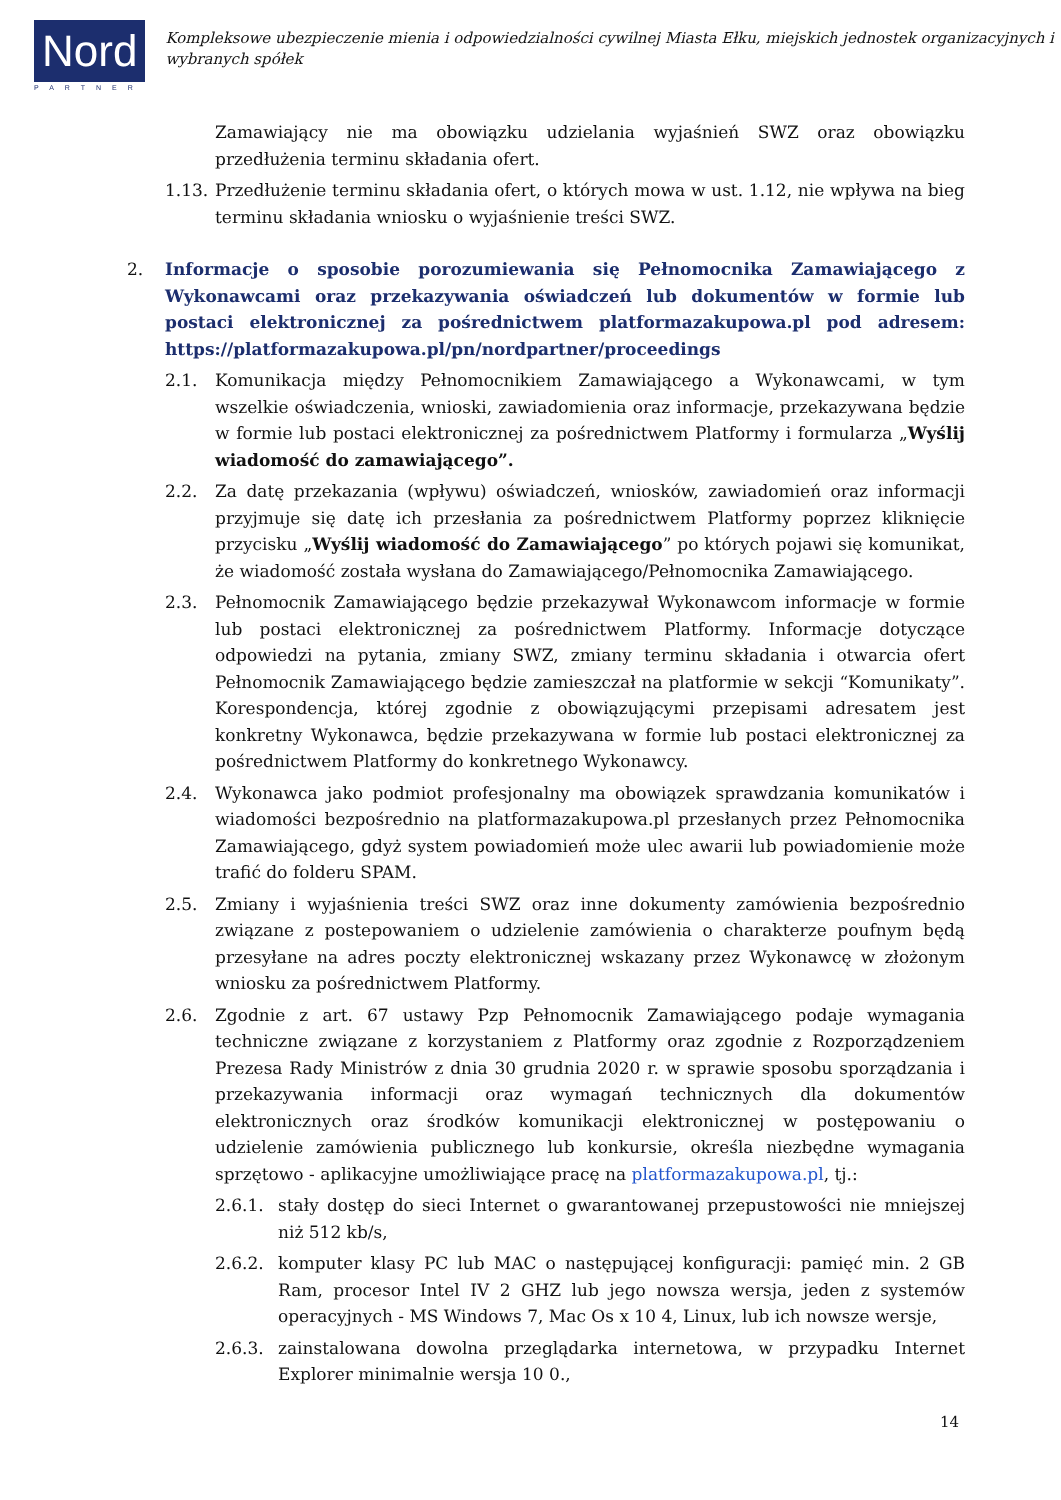Nord
PARTNER
Kompleksowe ubezpieczenie mienia i odpowiedzialności cywilnej Miasta Ełku, miejskich jednostek organizacyjnych i wybranych spółek
Zamawiający nie ma obowiązku udzielania wyjaśnień SWZ oraz obowiązku przedłużenia terminu składania ofert.
1.13.
Przedłużenie terminu składania ofert, o których mowa w ust. 1.12, nie wpływa na bieg terminu składania wniosku o wyjaśnienie treści SWZ.
2.
Informacje o sposobie porozumiewania się Pełnomocnika Zamawiającego z Wykonawcami oraz przekazywania oświadczeń lub dokumentów w formie lub postaci elektronicznej za pośrednictwem platformazakupowa.pl pod adresem: https://platformazakupowa.pl/pn/nordpartner/proceedings
2.1. Komunikacja między Pełnomocnikiem Zamawiającego a Wykonawcami, w tym wszelkie oświadczenia, wnioski, zawiadomienia oraz informacje, przekazywana będzie w formie lub postaci elektronicznej za pośrednictwem Platformy i formularza „Wyślij wiadomość do zamawiającego”.
2.2. Za datę przekazania (wpływu) oświadczeń, wniosków, zawiadomień oraz informacji przyjmuje się datę ich przesłania za pośrednictwem Platformy poprzez kliknięcie przycisku „Wyślij wiadomość do Zamawiającego” po których pojawi się komunikat, że wiadomość została wysłana do Zamawiającego/Pełnomocnika Zamawiającego.
2.3. Pełnomocnik Zamawiającego będzie przekazywał Wykonawcom informacje w formie lub postaci elektronicznej za pośrednictwem Platformy. Informacje dotyczące odpowiedzi na pytania, zmiany SWZ, zmiany terminu składania i otwarcia ofert Pełnomocnik Zamawiającego będzie zamieszczał na platformie w sekcji “Komunikaty”. Korespondencja, której zgodnie z obowiązującymi przepisami adresatem jest konkretny Wykonawca, będzie przekazywana w formie lub postaci elektronicznej za pośrednictwem Platformy do konkretnego Wykonawcy.
2.4. Wykonawca jako podmiot profesjonalny ma obowiązek sprawdzania komunikatów i wiadomości bezpośrednio na platformazakupowa.pl przesłanych przez Pełnomocnika Zamawiającego, gdyż system powiadomień może ulec awarii lub powiadomienie może trafić do folderu SPAM.
2.5. Zmiany i wyjaśnienia treści SWZ oraz inne dokumenty zamówienia bezpośrednio związane z postepowaniem o udzielenie zamówienia o charakterze poufnym będą przesyłane na adres poczty elektronicznej wskazany przez Wykonawcę w złożonym wniosku za pośrednictwem Platformy.
2.6. Zgodnie z art. 67 ustawy Pzp Pełnomocnik Zamawiającego podaje wymagania techniczne związane z korzystaniem z Platformy oraz zgodnie z Rozporządzeniem Prezesa Rady Ministrów z dnia 30 grudnia 2020 r. w sprawie sposobu sporządzania i przekazywania informacji oraz wymagań technicznych dla dokumentów elektronicznych oraz środków komunikacji elektronicznej w postępowaniu o udzielenie zamówienia publicznego lub konkursie, określa niezbędne wymagania sprzętowo - aplikacyjne umożliwiające pracę na platformazakupowa.pl, tj.:
2.6.1. stały dostęp do sieci Internet o gwarantowanej przepustowości nie mniejszej niż 512 kb/s,
2.6.2. komputer klasy PC lub MAC o następującej konfiguracji: pamięć min. 2 GB Ram, procesor Intel IV 2 GHZ lub jego nowsza wersja, jeden z systemów operacyjnych - MS Windows 7, Mac Os x 10 4, Linux, lub ich nowsze wersje,
2.6.3. zainstalowana dowolna przeglądarka internetowa, w przypadku Internet Explorer minimalnie wersja 10 0.,
14